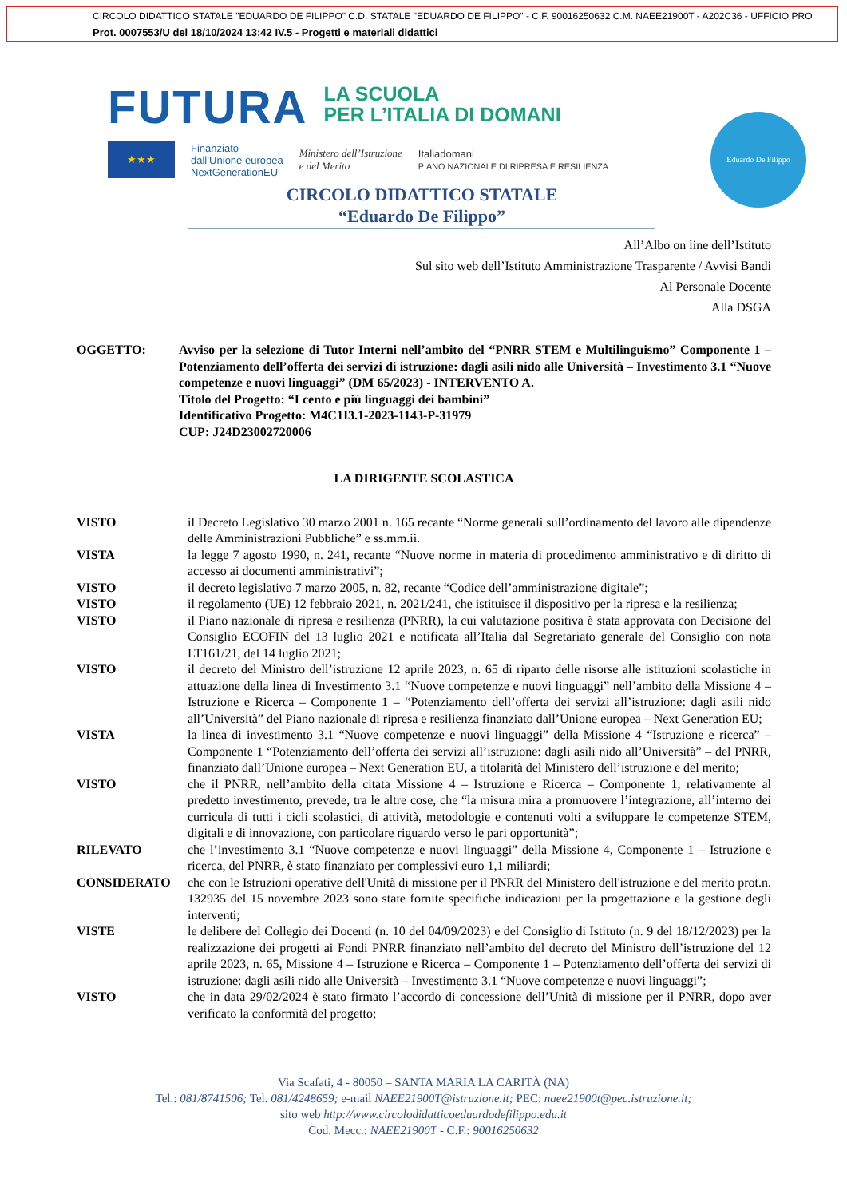CIRCOLO DIDATTICO STATALE "EDUARDO DE FILIPPO" C.D. STATALE "EDUARDO DE FILIPPO" - C.F. 90016250632 C.M. NAEE21900T - A202C36 - UFFICIO PRO
Prot. 0007553/U del 18/10/2024 13:42 IV.5 - Progetti e materiali didattici
FUTURA
LA SCUOLA
PER L’ITALIA DI DOMANI
★★★
Finanziato
dall’Unione europea
NextGenerationEU
Ministero dell’Istruzione
e del Merito
Italiadomani
PIANO NAZIONALE DI RIPRESA E RESILIENZA
Eduardo De Filippo
CIRCOLO DIDATTICO STATALE
“Eduardo De Filippo”
All’Albo on line dell’Istituto
Sul sito web dell’Istituto Amministrazione Trasparente / Avvisi Bandi
Al Personale Docente
Alla DSGA
OGGETTO: Avviso per la selezione di Tutor Interni nell’ambito del “PNRR STEM e Multilinguismo” Componente 1 – Potenziamento dell’offerta dei servizi di istruzione: dagli asili nido alle Università – Investimento 3.1 “Nuove competenze e nuovi linguaggi” (DM 65/2023) - INTERVENTO A.
Titolo del Progetto: “I cento e più linguaggi dei bambini”
Identificativo Progetto: M4C1I3.1-2023-1143-P-31979
CUP: J24D23002720006
LA DIRIGENTE SCOLASTICA
VISTO il Decreto Legislativo 30 marzo 2001 n. 165 recante “Norme generali sull’ordinamento del lavoro alle dipendenze delle Amministrazioni Pubbliche” e ss.mm.ii.
VISTA la legge 7 agosto 1990, n. 241, recante “Nuove norme in materia di procedimento amministrativo e di diritto di accesso ai documenti amministrativi”;
VISTO il decreto legislativo 7 marzo 2005, n. 82, recante “Codice dell’amministrazione digitale”;
VISTO il regolamento (UE) 12 febbraio 2021, n. 2021/241, che istituisce il dispositivo per la ripresa e la resilienza;
VISTO il Piano nazionale di ripresa e resilienza (PNRR), la cui valutazione positiva è stata approvata con Decisione del Consiglio ECOFIN del 13 luglio 2021 e notificata all’Italia dal Segretariato generale del Consiglio con nota LT161/21, del 14 luglio 2021;
VISTO il decreto del Ministro dell’istruzione 12 aprile 2023, n. 65 di riparto delle risorse alle istituzioni scolastiche in attuazione della linea di Investimento 3.1 “Nuove competenze e nuovi linguaggi” nell’ambito della Missione 4 – Istruzione e Ricerca – Componente 1 – “Potenziamento dell’offerta dei servizi all’istruzione: dagli asili nido all’Università” del Piano nazionale di ripresa e resilienza finanziato dall’Unione europea – Next Generation EU;
VISTA la linea di investimento 3.1 “Nuove competenze e nuovi linguaggi” della Missione 4 “Istruzione e ricerca” – Componente 1 “Potenziamento dell’offerta dei servizi all’istruzione: dagli asili nido all’Università” – del PNRR, finanziato dall’Unione europea – Next Generation EU, a titolarità del Ministero dell’istruzione e del merito;
VISTO che il PNRR, nell’ambito della citata Missione 4 – Istruzione e Ricerca – Componente 1, relativamente al predetto investimento, prevede, tra le altre cose, che “la misura mira a promuovere l’integrazione, all’interno dei curricula di tutti i cicli scolastici, di attività, metodologie e contenuti volti a sviluppare le competenze STEM, digitali e di innovazione, con particolare riguardo verso le pari opportunità”;
RILEVATO che l’investimento 3.1 “Nuove competenze e nuovi linguaggi” della Missione 4, Componente 1 – Istruzione e ricerca, del PNRR, è stato finanziato per complessivi euro 1,1 miliardi;
CONSIDERATO che con le Istruzioni operative dell'Unità di missione per il PNRR del Ministero dell'istruzione e del merito prot.n. 132935 del 15 novembre 2023 sono state fornite specifiche indicazioni per la progettazione e la gestione degli interventi;
VISTE le delibere del Collegio dei Docenti (n. 10 del 04/09/2023) e del Consiglio di Istituto (n. 9 del 18/12/2023) per la realizzazione dei progetti ai Fondi PNRR finanziato nell’ambito del decreto del Ministro dell’istruzione del 12 aprile 2023, n. 65, Missione 4 – Istruzione e Ricerca – Componente 1 – Potenziamento dell’offerta dei servizi di istruzione: dagli asili nido alle Università – Investimento 3.1 “Nuove competenze e nuovi linguaggi”;
VISTO che in data 29/02/2024 è stato firmato l’accordo di concessione dell’Unità di missione per il PNRR, dopo aver verificato la conformità del progetto;
Via Scafati, 4 - 80050 – SANTA MARIA LA CARITÀ (NA)
Tel.: 081/8741506; Tel. 081/4248659; e-mail NAEE21900T@istruzione.it; PEC: naee21900t@pec.istruzione.it;
sito web http://www.circolodidatticoeduardodefilippo.edu.it
Cod. Mecc.: NAEE21900T - C.F.: 90016250632